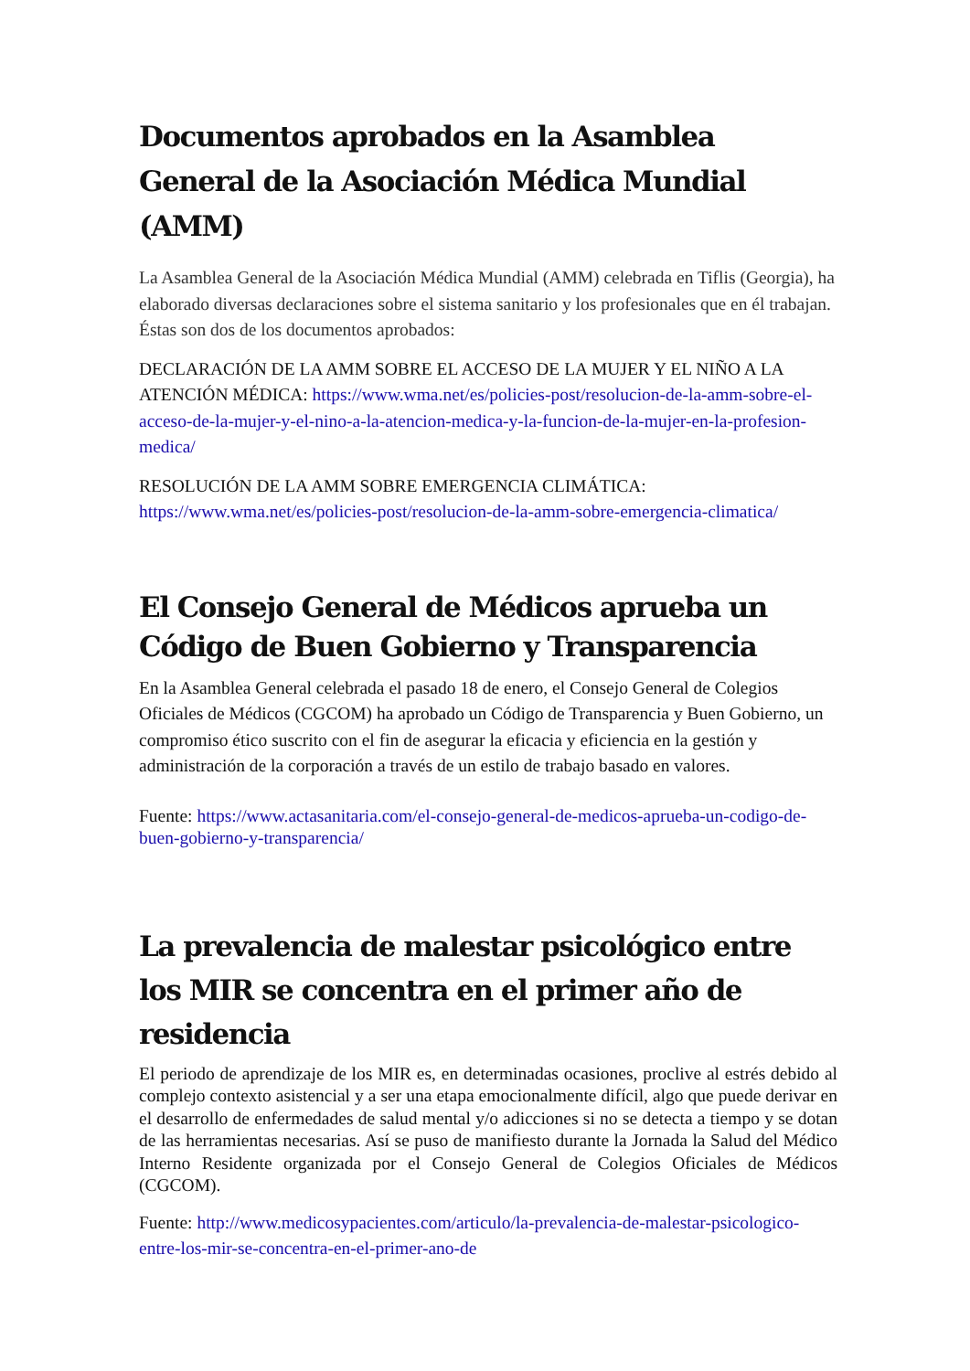Documentos aprobados en la Asamblea General de la Asociación Médica Mundial (AMM)
La Asamblea General de la Asociación Médica Mundial (AMM) celebrada en Tiflis (Georgia), ha elaborado diversas declaraciones sobre el sistema sanitario y los profesionales que en él trabajan. Éstas son dos de los documentos aprobados:
DECLARACIÓN DE LA AMM SOBRE EL ACCESO DE LA MUJER Y EL NIÑO A LA ATENCIÓN MÉDICA: https://www.wma.net/es/policies-post/resolucion-de-la-amm-sobre-el-acceso-de-la-mujer-y-el-nino-a-la-atencion-medica-y-la-funcion-de-la-mujer-en-la-profesion-medica/
RESOLUCIÓN DE LA AMM SOBRE EMERGENCIA CLIMÁTICA: https://www.wma.net/es/policies-post/resolucion-de-la-amm-sobre-emergencia-climatica/
El Consejo General de Médicos aprueba un Código de Buen Gobierno y Transparencia
En la Asamblea General celebrada el pasado 18 de enero, el Consejo General de Colegios Oficiales de Médicos (CGCOM) ha aprobado un Código de Transparencia y Buen Gobierno, un compromiso ético suscrito con el fin de asegurar la eficacia y eficiencia en la gestión y administración de la corporación a través de un estilo de trabajo basado en valores.
Fuente: https://www.actasanitaria.com/el-consejo-general-de-medicos-aprueba-un-codigo-de-buen-gobierno-y-transparencia/
La prevalencia de malestar psicológico entre los MIR se concentra en el primer año de residencia
El periodo de aprendizaje de los MIR es, en determinadas ocasiones, proclive al estrés debido al complejo contexto asistencial y a ser una etapa emocionalmente difícil, algo que puede derivar en el desarrollo de enfermedades de salud mental y/o adicciones si no se detecta a tiempo y se dotan de las herramientas necesarias. Así se puso de manifiesto durante la Jornada la Salud del Médico Interno Residente organizada por el Consejo General de Colegios Oficiales de Médicos (CGCOM).
Fuente: http://www.medicosypacientes.com/articulo/la-prevalencia-de-malestar-psicologico-entre-los-mir-se-concentra-en-el-primer-ano-de